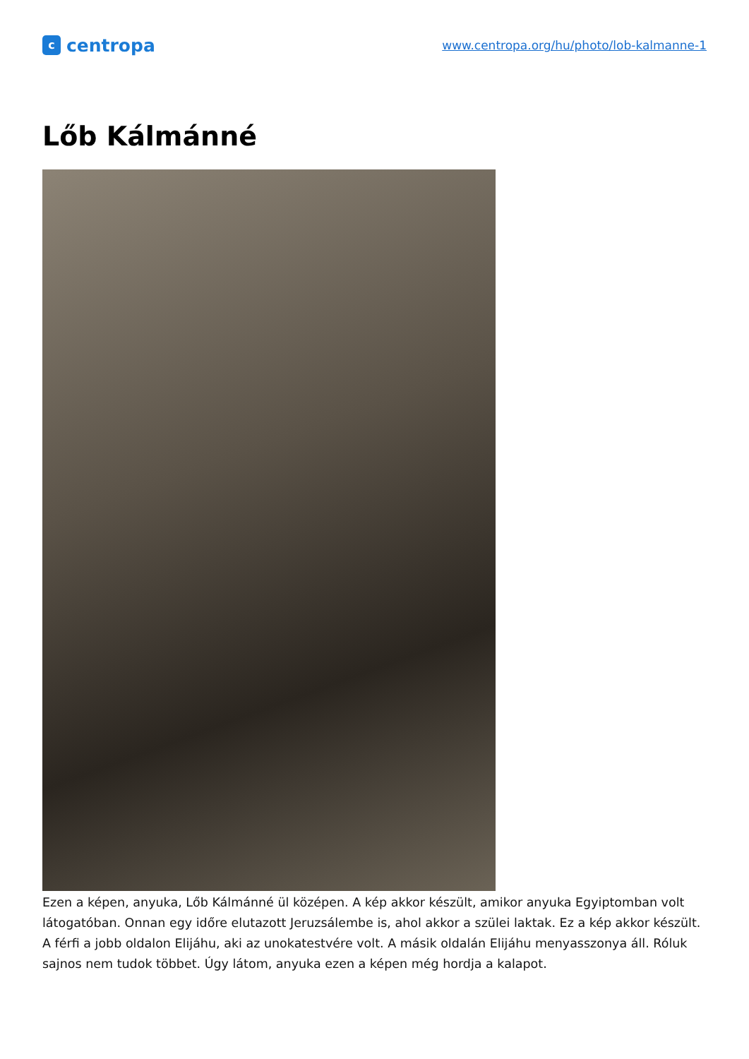c
centropa
www.centropa.org/hu/photo/lob-kalmanne-1
Lőb Kálmánné
Ezen a képen, anyuka, Lőb Kálmánné ül középen. A kép akkor készült, amikor anyuka Egyiptomban volt látogatóban. Onnan egy időre elutazott Jeruzsálembe is, ahol akkor a szülei laktak. Ez a kép akkor készült. A férfi a jobb oldalon Elijáhu, aki az unokatestvére volt. A másik oldalán Elijáhu menyasszonya áll. Róluk sajnos nem tudok többet. Úgy látom, anyuka ezen a képen még hordja a kalapot.